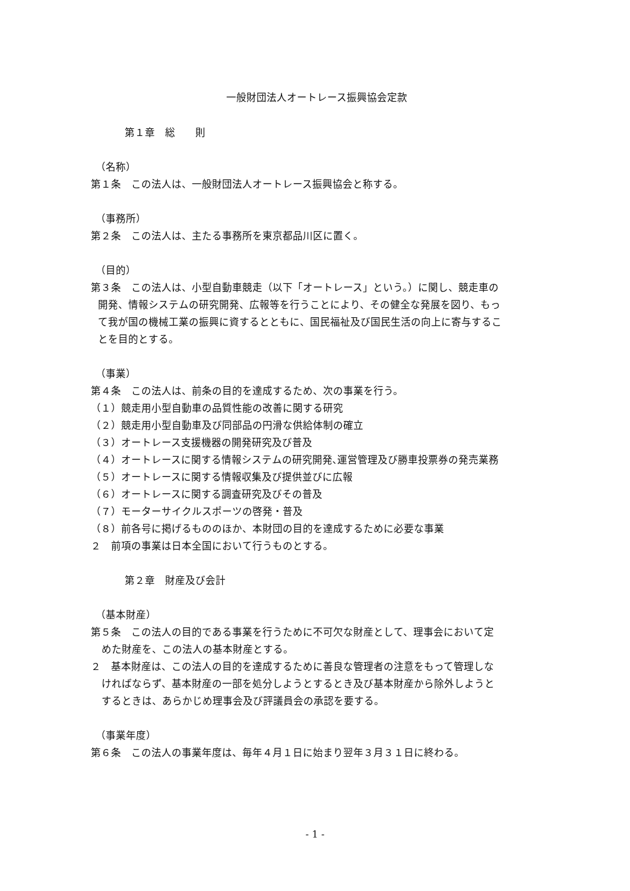一般財団法人オートレース振興協会定款
第１章　総　　則
（名称）
第１条　この法人は、一般財団法人オートレース振興協会と称する。
（事務所）
第２条　この法人は、主たる事務所を東京都品川区に置く。
（目的）
第３条　この法人は、小型自動車競走（以下「オートレース」という。）に関し、競走車の
開発、情報システムの研究開発、広報等を行うことにより、その健全な発展を図り、もっ
て我が国の機械工業の振興に資するとともに、国民福祉及び国民生活の向上に寄与するこ
とを目的とする。
（事業）
第４条　この法人は、前条の目的を達成するため、次の事業を行う。
（１）競走用小型自動車の品質性能の改善に関する研究
（２）競走用小型自動車及び同部品の円滑な供給体制の確立
（３）オートレース支援機器の開発研究及び普及
（４）オートレースに関する情報システムの研究開発､運営管理及び勝車投票券の発売業務
（５）オートレースに関する情報収集及び提供並びに広報
（６）オートレースに関する調査研究及びその普及
（７）モーターサイクルスポーツの啓発・普及
（８）前各号に掲げるもののほか、本財団の目的を達成するために必要な事業
２　前項の事業は日本全国において行うものとする。
第２章　財産及び会計
（基本財産）
第５条　この法人の目的である事業を行うために不可欠な財産として、理事会において定
めた財産を、この法人の基本財産とする。
２　基本財産は、この法人の目的を達成するために善良な管理者の注意をもって管理しな
ければならず、基本財産の一部を処分しようとするとき及び基本財産から除外しようと
するときは、あらかじめ理事会及び評議員会の承認を要する。
（事業年度）
第６条　この法人の事業年度は、毎年４月１日に始まり翌年３月３１日に終わる。
- 1 -